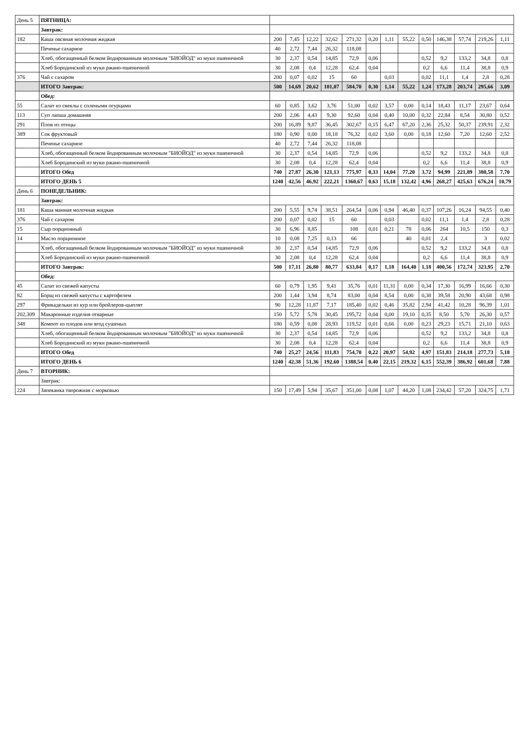| День 5 | ПЯТНИЦА: | | | | | | | | | | | | | |
| | Завтрак: | | | | | | | | | | | | | |
| 182 | Каша овсяная молочная жидкая | 200 | 7,45 | 12,22 | 32,62 | 271,32 | 0,20 | 1,11 | 55,22 | 0,50 | 146,38 | 57,74 | 219,26 | 1,11 |
| | Печенье сахарное | 40 | 2,72 | 7,44 | 26,32 | 118,08 | | | | | | | | |
| | Хлеб, обогащенный белком йодированным молочным "БИОЙОД" из муки пшеничной | 30 | 2,37 | 0,54 | 14,85 | 72,9 | 0,06 | | | 0,52 | 9,2 | 133,2 | 34,8 | 0,8 |
| | Хлеб Бородинский из муки ржано-пшеничной | 30 | 2,08 | 0,4 | 12,28 | 62,4 | 0,04 | | | 0,2 | 6,6 | 11,4 | 38,8 | 0,9 |
| 376 | Чай с сахаром | 200 | 0,07 | 0,02 | 15 | 60 | | 0,03 | | 0,02 | 11,1 | 1,4 | 2,8 | 0,28 |
| | ИТОГО Завтрак: | 500 | 14,69 | 20,62 | 101,07 | 584,70 | 0,30 | 1,14 | 55,22 | 1,24 | 173,28 | 203,74 | 295,66 | 3,09 |
| | Обед: | | | | | | | | | | | | | |
| 55 | Салат из свеклы с солеными огурцами | 60 | 0,85 | 3,62 | 3,76 | 51,00 | 0,02 | 3,57 | 0,00 | 0,14 | 18,43 | 11,17 | 23,67 | 0,64 |
| 113 | Суп лапша домашняя | 200 | 2,06 | 4,43 | 9,30 | 92,60 | 0,04 | 0,40 | 10,00 | 0,32 | 22,84 | 8,54 | 30,80 | 0,52 |
| 291 | Плов из птицы | 200 | 16,89 | 9,87 | 36,45 | 302,67 | 0,15 | 6,47 | 67,20 | 2,36 | 25,32 | 50,37 | 239,91 | 2,32 |
| 389 | Сок фруктовый | 180 | 0,90 | 0,00 | 18,18 | 76,32 | 0,02 | 3,60 | 0,00 | 0,18 | 12,60 | 7,20 | 12,60 | 2,52 |
| | Печенье сахарное | 40 | 2,72 | 7,44 | 26,32 | 118,08 | | | | | | | | |
| | Хлеб, обогащенный белком йодированным молочным "БИОЙОД" из муки пшеничной | 30 | 2,37 | 0,54 | 14,85 | 72,9 | 0,06 | | | 0,52 | 9,2 | 133,2 | 34,8 | 0,8 |
| | Хлеб Бородинский из муки ржано-пшеничной | 30 | 2,08 | 0,4 | 12,28 | 62,4 | 0,04 | | | 0,2 | 6,6 | 11,4 | 38,8 | 0,9 |
| | ИТОГО Обед | 740 | 27,87 | 26,30 | 121,13 | 775,97 | 0,33 | 14,04 | 77,20 | 3,72 | 94,99 | 221,89 | 380,58 | 7,70 |
| | ИТОГО ДЕНЬ 5 | 1240 | 42,56 | 46,92 | 222,21 | 1360,67 | 0,63 | 15,18 | 132,42 | 4,96 | 268,27 | 425,63 | 676,24 | 10,79 |
| День 6 | ПОНЕДЕЛЬНИК: | | | | | | | | | | | | | |
| | Завтрак: | | | | | | | | | | | | | |
| 181 | Каша манная молочная жидкая | 200 | 5,55 | 9,74 | 38,51 | 264,54 | 0,06 | 0,94 | 46,40 | 0,37 | 107,26 | 16,24 | 94,55 | 0,40 |
| 376 | Чай с сахаром | 200 | 0,07 | 0,02 | 15 | 60 | | 0,03 | | 0,02 | 11,1 | 1,4 | 2,8 | 0,28 |
| 15 | Сыр порционный | 30 | 6,96 | 8,85 | | 108 | 0,01 | 0,21 | 78 | 0,06 | 264 | 10,5 | 150 | 0,3 |
| 14 | Масло порционное | 10 | 0,08 | 7,25 | 0,13 | 66 | | | 40 | 0,01 | 2,4 | | 3 | 0,02 |
| | Хлеб, обогащенный белком йодированным молочным "БИОЙОД" из муки пшеничной | 30 | 2,37 | 0,54 | 14,85 | 72,9 | 0,06 | | | 0,52 | 9,2 | 133,2 | 34,8 | 0,8 |
| | Хлеб Бородинский из муки ржано-пшеничной | 30 | 2,08 | 0,4 | 12,28 | 62,4 | 0,04 | | | 0,2 | 6,6 | 11,4 | 38,8 | 0,9 |
| | ИТОГО Завтрак: | 500 | 17,11 | 26,80 | 80,77 | 633,84 | 0,17 | 1,18 | 164,40 | 1,18 | 400,56 | 172,74 | 323,95 | 2,70 |
| | Обед: | | | | | | | | | | | | | |
| 45 | Салат из свежей капусты | 60 | 0,79 | 1,95 | 9,41 | 35,76 | 0,01 | 11,31 | 0,00 | 0,34 | 17,30 | 16,99 | 16,66 | 0,30 |
| 82 | Борщ из свежей капусты с картофелем | 200 | 1,44 | 3,94 | 8,74 | 83,00 | 0,04 | 8,54 | 0,00 | 0,38 | 39,58 | 20,90 | 43,68 | 0,98 |
| 297 | Фрикадельки из кур или бройлеров-цыплят | 90 | 12,28 | 11,87 | 7,17 | 185,40 | 0,02 | 0,46 | 35,82 | 2,94 | 41,42 | 10,28 | 96,39 | 1,01 |
| 202,309 | Макаронные изделия отварные | 150 | 5,72 | 5,78 | 30,45 | 195,72 | 0,04 | 0,00 | 19,10 | 0,35 | 8,50 | 5,70 | 26,30 | 0,57 |
| 348 | Компот из плодов или ягод сушеных | 180 | 0,59 | 0,08 | 28,93 | 119,52 | 0,01 | 0,66 | 0,00 | 0,23 | 29,23 | 15,71 | 21,10 | 0,63 |
| | Хлеб, обогащенный белком йодированным молочным "БИОЙОД" из муки пшеничной | 30 | 2,37 | 0,54 | 14,85 | 72,9 | 0,06 | | | 0,52 | 9,2 | 133,2 | 34,8 | 0,8 |
| | Хлеб Бородинский из муки ржано-пшеничной | 30 | 2,08 | 0,4 | 12,28 | 62,4 | 0,04 | | | 0,2 | 6,6 | 11,4 | 38,8 | 0,9 |
| | ИТОГО Обед | 740 | 25,27 | 24,56 | 111,83 | 754,70 | 0,22 | 20,97 | 54,92 | 4,97 | 151,83 | 214,18 | 277,73 | 5,18 |
| | ИТОГО ДЕНЬ 6 | 1240 | 42,38 | 51,36 | 192,60 | 1388,54 | 0,40 | 22,15 | 219,32 | 6,15 | 552,39 | 386,92 | 601,68 | 7,88 |
| День 7 | ВТОРНИК: | | | | | | | | | | | | | |
| | Завтрак: | | | | | | | | | | | | | |
| 224 | Запеканка творожная с морковью | 150 | 17,49 | 5,94 | 35,67 | 351,00 | 0,08 | 1,07 | 44,20 | 1,08 | 234,42 | 57,20 | 324,75 | 1,71 |